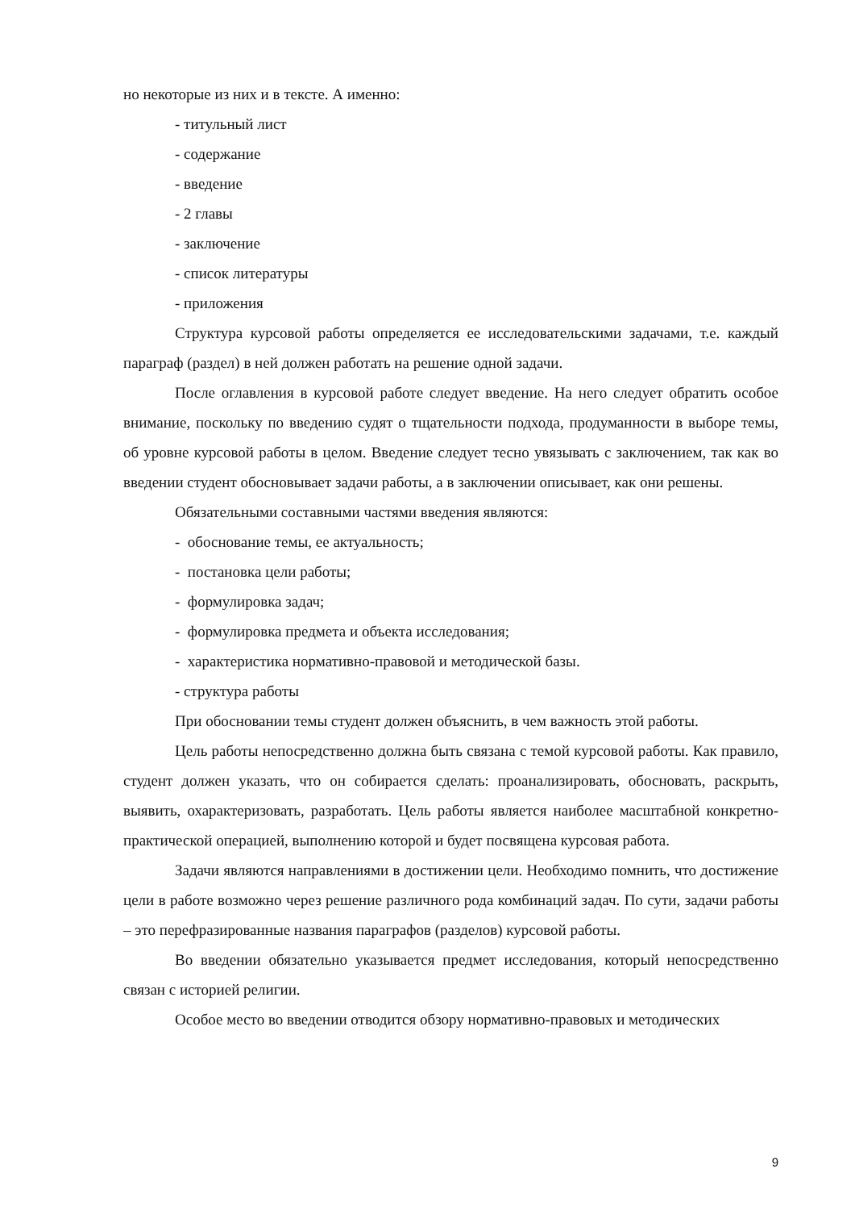но некоторые из них и в тексте. А именно:
- титульный лист
- содержание
- введение
- 2 главы
- заключение
- список литературы
- приложения
Структура курсовой работы определяется ее исследовательскими задачами, т.е. каждый параграф (раздел) в ней должен работать на решение одной задачи.
После оглавления в курсовой работе следует введение. На него следует обратить особое внимание, поскольку по введению судят о тщательности подхода, продуманности в выборе темы, об уровне курсовой работы в целом. Введение следует тесно увязывать с заключением, так как во введении студент обосновывает задачи работы, а в заключении описывает, как они решены.
Обязательными составными частями введения являются:
- обоснование темы, ее актуальность;
- постановка цели работы;
- формулировка задач;
- формулировка предмета и объекта исследования;
- характеристика нормативно-правовой и методической базы.
- структура работы
При обосновании темы студент должен объяснить, в чем важность этой работы.
Цель работы непосредственно должна быть связана с темой курсовой работы. Как правило, студент должен указать, что он собирается сделать: проанализировать, обосновать, раскрыть, выявить, охарактеризовать, разработать. Цель работы является наиболее масштабной конкретно-практической операцией, выполнению которой и будет посвящена курсовая работа.
Задачи являются направлениями в достижении цели. Необходимо помнить, что достижение цели в работе возможно через решение различного рода комбинаций задач. По сути, задачи работы – это перефразированные названия параграфов (разделов) курсовой работы.
Во введении обязательно указывается предмет исследования, который непосредственно связан с историей религии.
Особое место во введении отводится обзору нормативно-правовых и методических
9